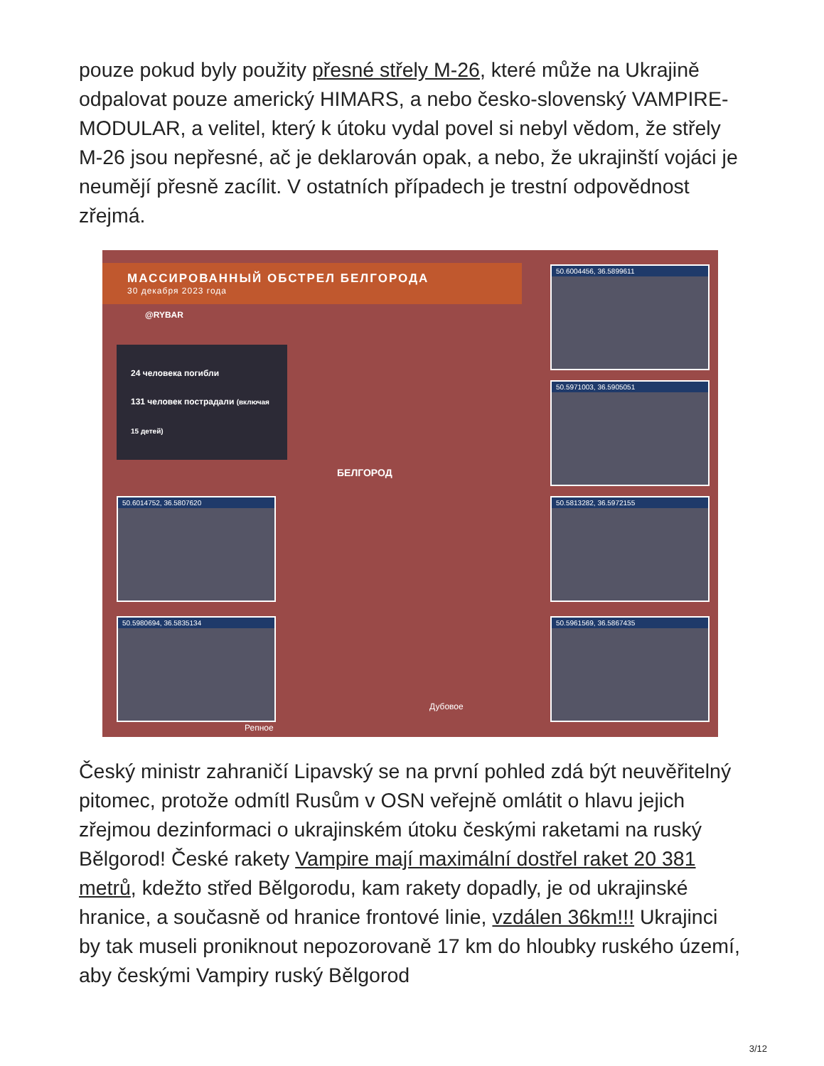pouze pokud byly použity přesné střely M-26, které může na Ukrajině odpalovat pouze americký HIMARS, a nebo česko-slovenský VAMPIRE-MODULAR, a velitel, který k útoku vydal povel si nebyl vědom, že střely M-26 jsou nepřesné, ač je deklarován opak, a nebo, že ukrajinští vojáci je neumějí přesně zacílit. V ostatních případech je trestní odpovědnost zřejmá.
МАССИРОВАННЫЙ ОБСТРЕЛ БЕЛГОРОДА
30 декабря 2023 года
@RYBAR
24 человека погибли
131 человек пострадали (включая 15 детей)
БЕЛГОРОД
Дубовое
Репное
50.6004456, 36.5899611
50.5971003, 36.5905051
50.6014752, 36.5807620 50.5813282, 36.5972155
50.5980694, 36.5835134 50.5961569, 36.5867435
Český ministr zahraničí Lipavský se na první pohled zdá být neuvěřitelný pitomec, protože odmítl Rusům v OSN veřejně omlátit o hlavu jejich zřejmou dezinformaci o ukrajinském útoku českými raketami na ruský Bělgorod! České rakety Vampire mají maximální dostřel raket 20 381 metrů, kdežto střed Bělgorodu, kam rakety dopadly, je od ukrajinské hranice, a současně od hranice frontové linie, vzdálen 36km!!! Ukrajinci by tak museli proniknout nepozorovaně 17 km do hloubky ruského území, aby českými Vampiry ruský Bělgorod
3/12